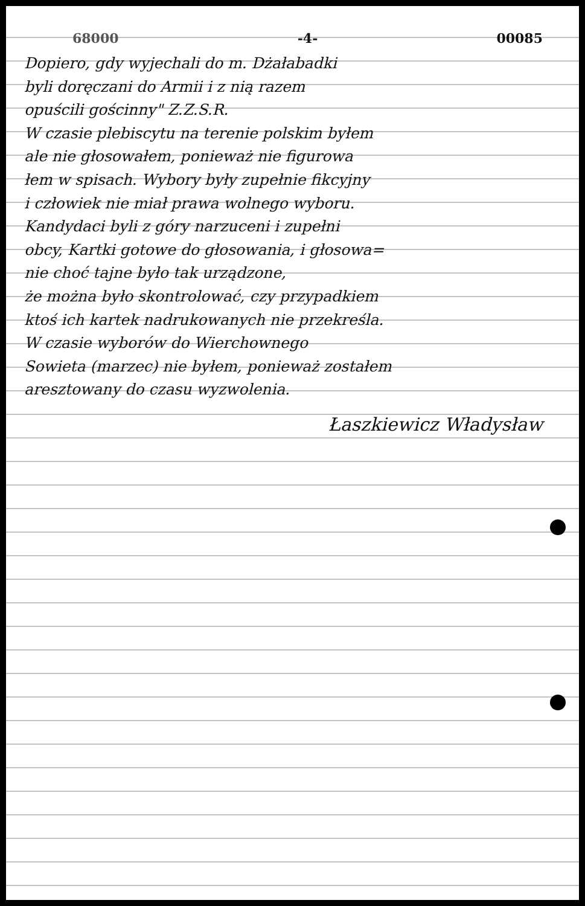68000 -4- 00085
Dopiero, gdy wyjechali do m. Dżałabadki
byli doręczani do Armii i z nią razem
opuścili gościnny" Z.Z.S.R.
W czasie plebiscytu na terenie polskim byłem
ale nie głosowałem, ponieważ nie figurowa
łem w spisach. Wybory były zupełnie fikcyjny
i człowiek nie miał prawa wolnego wyboru.
Kandydaci byli z góry narzuceni i zupełni
obcy, Kartki gotowe do głosowania, i głosowa=
nie choć tajne było tak urządzone,
że można było skontrolować, czy przypadkiem
ktoś ich kartek nadrukowanych nie przekreśla.
W czasie wyborów do Wierchownego
Sowieta (marzec) nie byłem, ponieważ zostałem
aresztowany do czasu wyzwolenia.
Łaszkiewicz Władysław